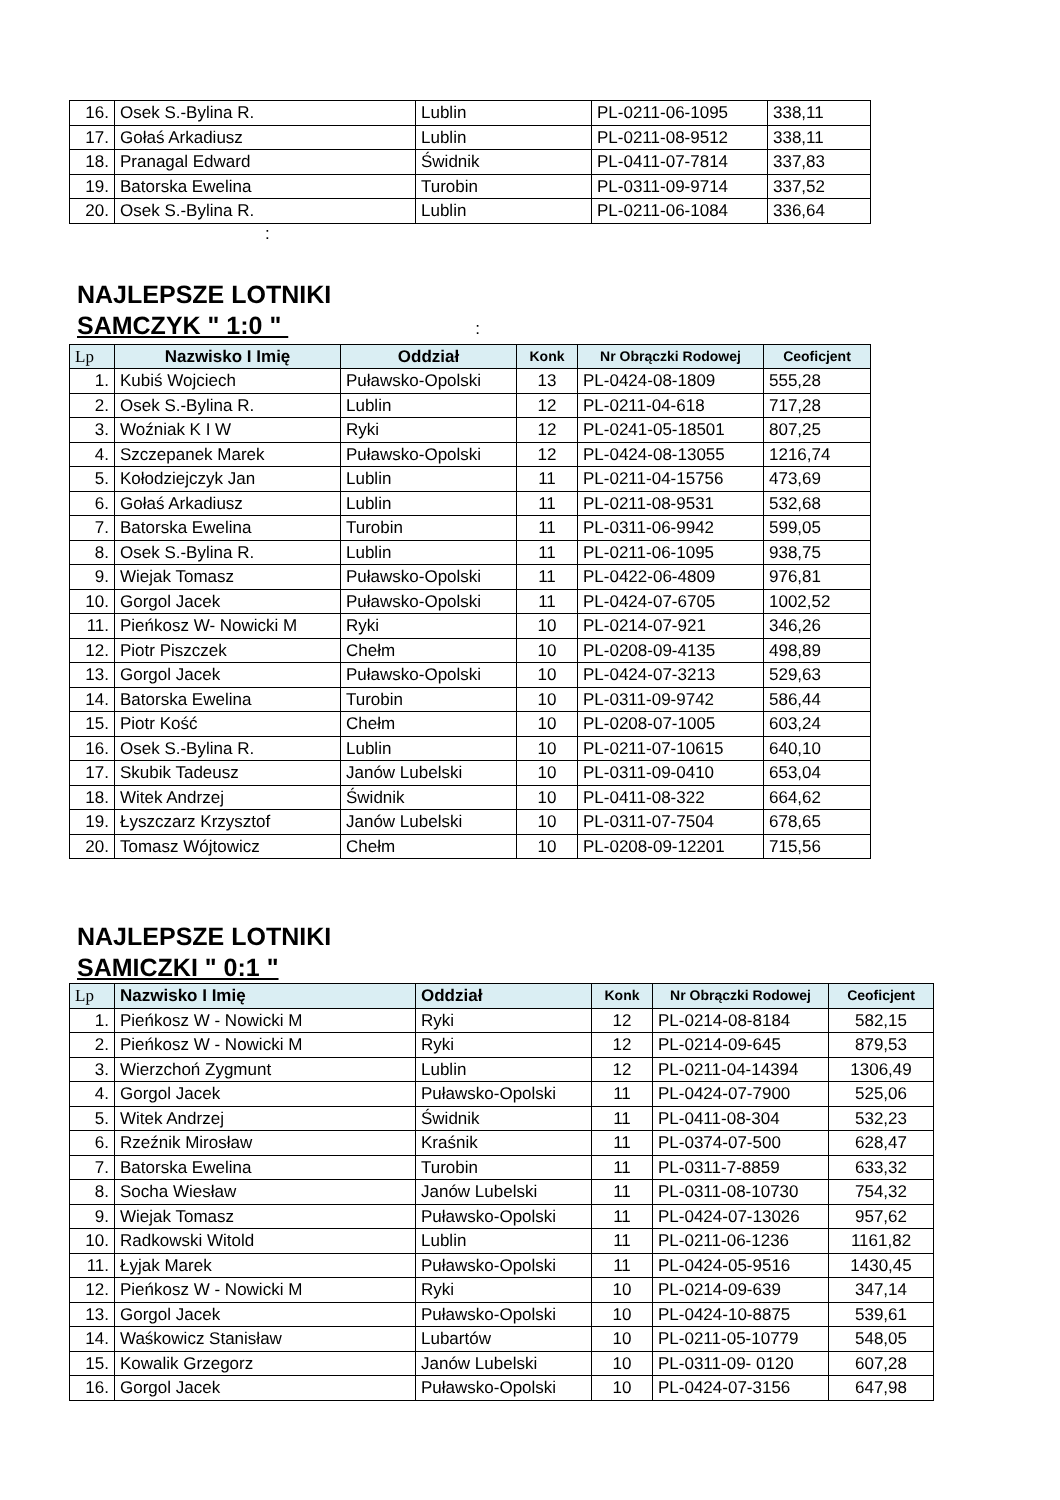| 16. | Osek S.-Bylina R. | Lublin | PL-0211-06-1095 | 338,11 |
| 17. | Gołaś Arkadiusz | Lublin | PL-0211-08-9512 | 338,11 |
| 18. | Pranagal Edward | Świdnik | PL-0411-07-7814 | 337,83 |
| 19. | Batorska Ewelina | Turobin | PL-0311-09-9714 | 337,52 |
| 20. | Osek S.-Bylina R. | Lublin | PL-0211-06-1084 | 336,64 |
:
NAJLEPSZE LOTNIKI
SAMCZYK " 1:0 " :
| Lp | Nazwisko I Imię | Oddział | Konk | Nr Obrączki Rodowej | Ceoficjent |
| --- | --- | --- | --- | --- | --- |
| 1. | Kubiś Wojciech | Puławsko-Opolski | 13 | PL-0424-08-1809 | 555,28 |
| 2. | Osek S.-Bylina R. | Lublin | 12 | PL-0211-04-618 | 717,28 |
| 3. | Woźniak K I W | Ryki | 12 | PL-0241-05-18501 | 807,25 |
| 4. | Szczepanek Marek | Puławsko-Opolski | 12 | PL-0424-08-13055 | 1216,74 |
| 5. | Kołodziejczyk Jan | Lublin | 11 | PL-0211-04-15756 | 473,69 |
| 6. | Gołaś Arkadiusz | Lublin | 11 | PL-0211-08-9531 | 532,68 |
| 7. | Batorska Ewelina | Turobin | 11 | PL-0311-06-9942 | 599,05 |
| 8. | Osek S.-Bylina R. | Lublin | 11 | PL-0211-06-1095 | 938,75 |
| 9. | Wiejak Tomasz | Puławsko-Opolski | 11 | PL-0422-06-4809 | 976,81 |
| 10. | Gorgol Jacek | Puławsko-Opolski | 11 | PL-0424-07-6705 | 1002,52 |
| 11. | Pieńkosz W- Nowicki M | Ryki | 10 | PL-0214-07-921 | 346,26 |
| 12. | Piotr Piszczek | Chełm | 10 | PL-0208-09-4135 | 498,89 |
| 13. | Gorgol Jacek | Puławsko-Opolski | 10 | PL-0424-07-3213 | 529,63 |
| 14. | Batorska Ewelina | Turobin | 10 | PL-0311-09-9742 | 586,44 |
| 15. | Piotr Kość | Chełm | 10 | PL-0208-07-1005 | 603,24 |
| 16. | Osek S.-Bylina R. | Lublin | 10 | PL-0211-07-10615 | 640,10 |
| 17. | Skubik Tadeusz | Janów Lubelski | 10 | PL-0311-09-0410 | 653,04 |
| 18. | Witek Andrzej | Świdnik | 10 | PL-0411-08-322 | 664,62 |
| 19. | Łyszczarz Krzysztof | Janów Lubelski | 10 | PL-0311-07-7504 | 678,65 |
| 20. | Tomasz Wójtowicz | Chełm | 10 | PL-0208-09-12201 | 715,56 |
NAJLEPSZE LOTNIKI
SAMICZKI " 0:1 "
| Lp | Nazwisko I Imię | Oddział | Konk | Nr Obrączki Rodowej | Ceoficjent |
| --- | --- | --- | --- | --- | --- |
| 1. | Pieńkosz W - Nowicki M | Ryki | 12 | PL-0214-08-8184 | 582,15 |
| 2. | Pieńkosz W - Nowicki M | Ryki | 12 | PL-0214-09-645 | 879,53 |
| 3. | Wierzchoń Zygmunt | Lublin | 12 | PL-0211-04-14394 | 1306,49 |
| 4. | Gorgol Jacek | Puławsko-Opolski | 11 | PL-0424-07-7900 | 525,06 |
| 5. | Witek Andrzej | Świdnik | 11 | PL-0411-08-304 | 532,23 |
| 6. | Rzeźnik Mirosław | Kraśnik | 11 | PL-0374-07-500 | 628,47 |
| 7. | Batorska Ewelina | Turobin | 11 | PL-0311-7-8859 | 633,32 |
| 8. | Socha Wiesław | Janów Lubelski | 11 | PL-0311-08-10730 | 754,32 |
| 9. | Wiejak Tomasz | Puławsko-Opolski | 11 | PL-0424-07-13026 | 957,62 |
| 10. | Radkowski Witold | Lublin | 11 | PL-0211-06-1236 | 1161,82 |
| 11. | Łyjak Marek | Puławsko-Opolski | 11 | PL-0424-05-9516 | 1430,45 |
| 12. | Pieńkosz W - Nowicki M | Ryki | 10 | PL-0214-09-639 | 347,14 |
| 13. | Gorgol Jacek | Puławsko-Opolski | 10 | PL-0424-10-8875 | 539,61 |
| 14. | Waśkowicz Stanisław | Lubartów | 10 | PL-0211-05-10779 | 548,05 |
| 15. | Kowalik Grzegorz | Janów Lubelski | 10 | PL-0311-09- 0120 | 607,28 |
| 16. | Gorgol Jacek | Puławsko-Opolski | 10 | PL-0424-07-3156 | 647,98 |